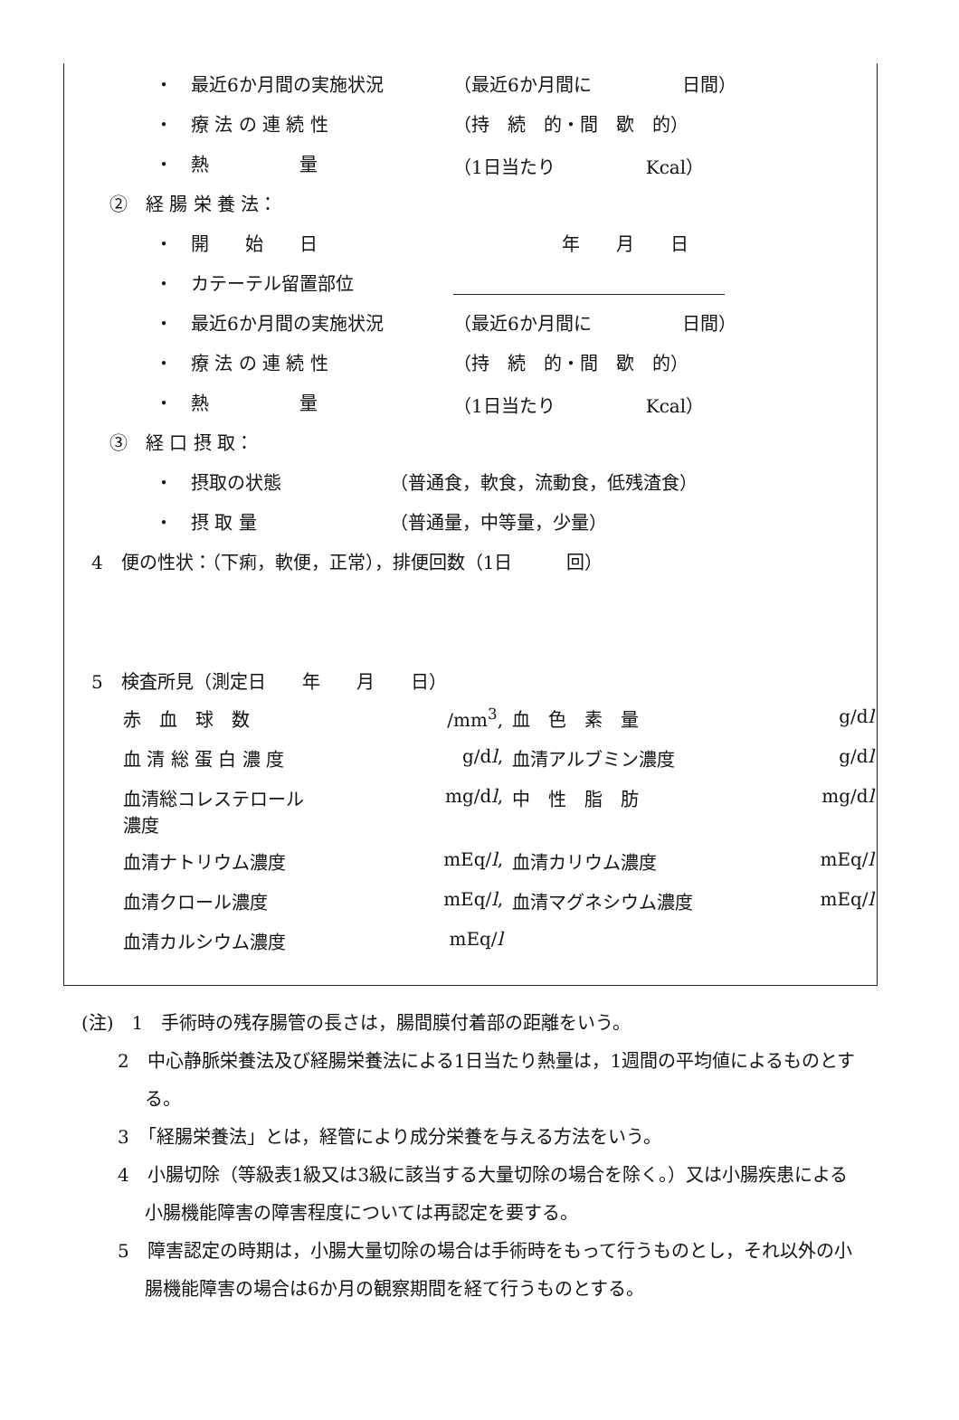・ 最近6か月間の実施状況 （最近6か月間に　　　　　日間）
・ 療 法 の 連 続 性 （持　続　的・間　歇　的）
・ 熱　　　　　量 （1日当たり　　　　　Kcal）
②　経 腸 栄 養 法：
・ 開　　始　　日　　　　　　年　　月　　日
・ カテーテル留置部位
・ 最近6か月間の実施状況 （最近6か月間に　　　　　日間）
・ 療 法 の 連 続 性 （持　続　的・間　歇　的）
・ 熱　　　　　量 （1日当たり　　　　　Kcal）
③　経 口 摂 取：
・ 摂取の状態 （普通食，軟食，流動食，低残渣食）
・ 摂 取 量 （普通量，中等量，少量）
4　便の性状：（下痢，軟便，正常），排便回数（1日　　　回）
5　検査所見（測定日　　年　　月　　日）
| 赤 血 球 数 | /mm<sup>3</sup>, | 血 色 素 量 | g/d l |
| 血 清 総 蛋 白 濃 度 | g/d l , | 血清アルブミン濃度 | g/d l |
| 血清総コレステロール 濃度 | mg/d l , | 中 性 脂 肪 | mg/d l |
| 血清ナトリウム濃度 | mEq/ l , | 血清カリウム濃度 | mEq/ l |
| 血清クロール濃度 | mEq/ l , | 血清マグネシウム濃度 | mEq/ l |
| 血清カルシウム濃度 | mEq/ l | | |
(注)　1　手術時の残存腸管の長さは，腸間膜付着部の距離をいう。
2　中心静脈栄養法及び経腸栄養法による1日当たり熱量は，1週間の平均値によるものとする。
3　「経腸栄養法」とは，経管により成分栄養を与える方法をいう。
4　小腸切除（等級表1級又は3級に該当する大量切除の場合を除く。）又は小腸疾患による小腸機能障害の障害程度については再認定を要する。
5　障害認定の時期は，小腸大量切除の場合は手術時をもって行うものとし，それ以外の小腸機能障害の場合は6か月の観察期間を経て行うものとする。